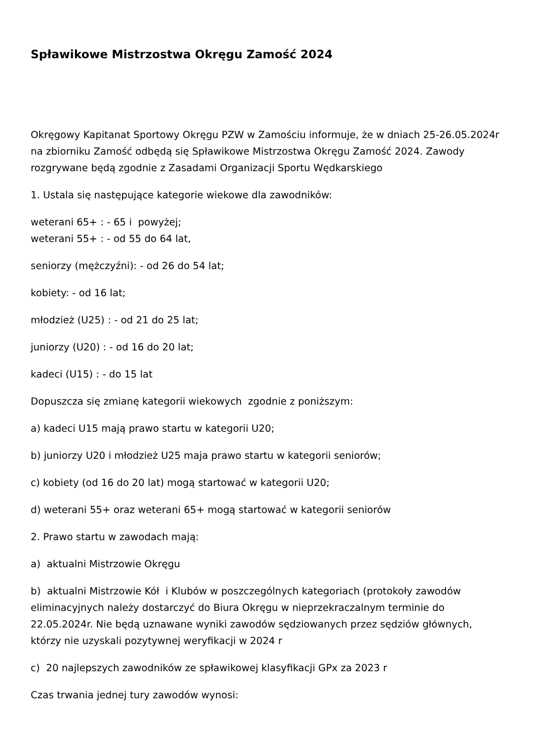Spławikowe Mistrzostwa Okręgu Zamość 2024
Okręgowy Kapitanat Sportowy Okręgu PZW w Zamościu informuje, że w dniach 25-26.05.2024r na zbiorniku Zamość odbędą się Spławikowe Mistrzostwa Okręgu Zamość 2024. Zawody rozgrywane będą zgodnie z Zasadami Organizacji Sportu Wędkarskiego
1. Ustala się następujące kategorie wiekowe dla zawodników:
weterani 65+ : - 65 i powyżej;
weterani 55+ : - od 55 do 64 lat,
seniorzy (mężczyźni): - od 26 do 54 lat;
kobiety: - od 16 lat;
młodzież (U25) : - od 21 do 25 lat;
juniorzy (U20) : - od 16 do 20 lat;
kadeci (U15) : - do 15 lat
Dopuszcza się zmianę kategorii wiekowych zgodnie z poniższym:
a) kadeci U15 mają prawo startu w kategorii U20;
b) juniorzy U20 i młodzież U25 maja prawo startu w kategorii seniorów;
c) kobiety (od 16 do 20 lat) mogą startować w kategorii U20;
d) weterani 55+ oraz weterani 65+ mogą startować w kategorii seniorów
2. Prawo startu w zawodach mają:
a) aktualni Mistrzowie Okręgu
b) aktualni Mistrzowie Kół i Klubów w poszczególnych kategoriach (protokoły zawodów eliminacyjnych należy dostarczyć do Biura Okręgu w nieprzekraczalnym terminie do 22.05.2024r. Nie będą uznawane wyniki zawodów sędziowanych przez sędziów głównych, którzy nie uzyskali pozytywnej weryfikacji w 2024 r
c) 20 najlepszych zawodników ze spławikowej klasyfikacji GPx za 2023 r
Czas trwania jednej tury zawodów wynosi: